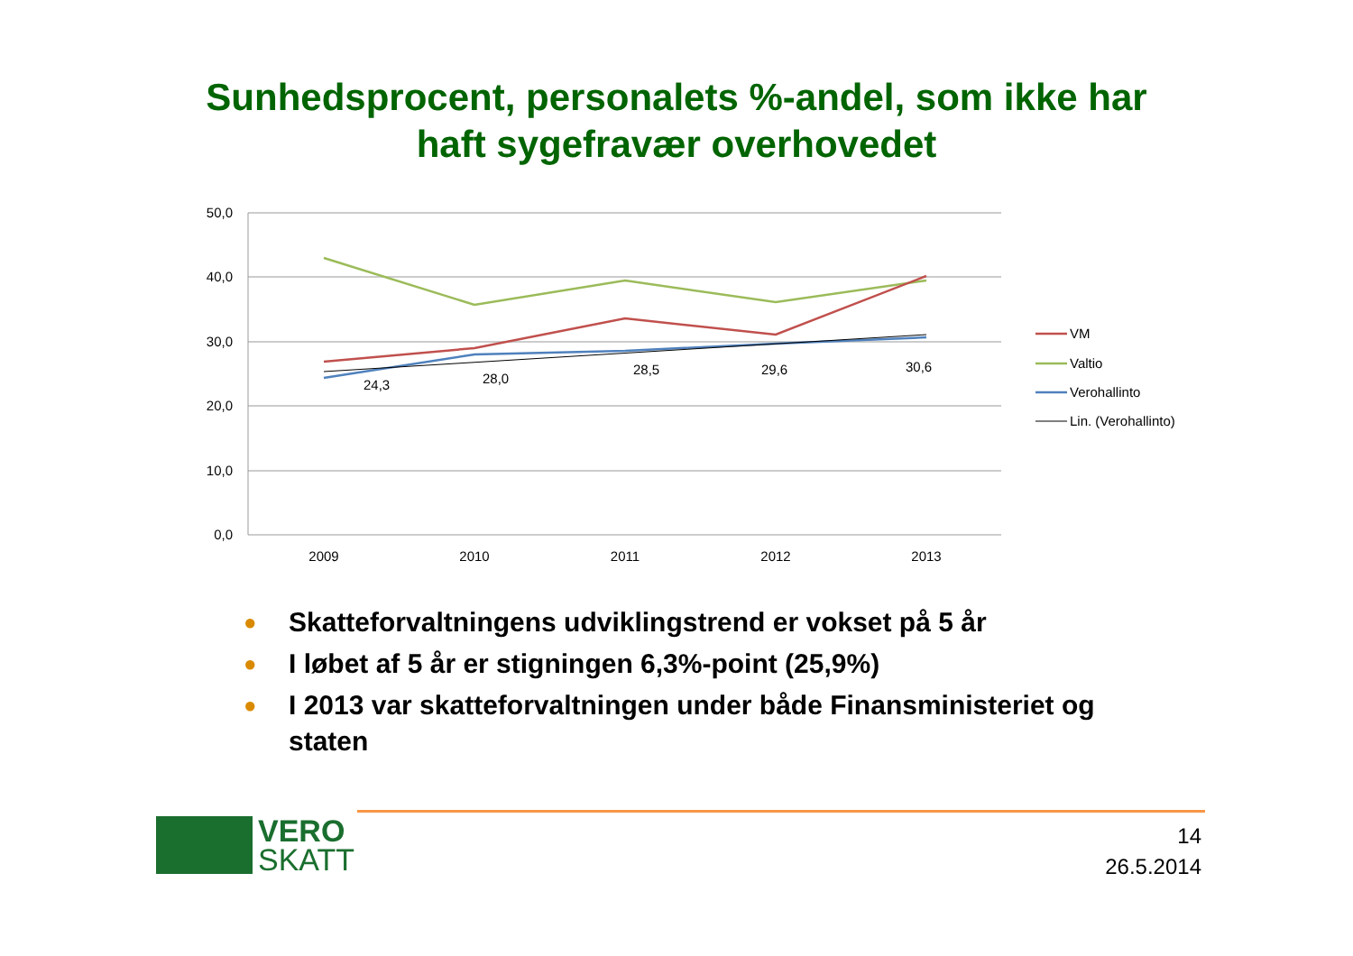Sunhedsprocent, personalets %-andel, som ikke har
haft sygefravær overhovedet
50,0
40,0
30,0
20,0
10,0
0,0
2009
2010
2011
2012
2013
24,3
28,0
28,5
29,6
30,6
VM
Valtio
Verohallinto
Lin. (Verohallinto)
● Skatteforvaltningens udviklingstrend er vokset på 5 år
● I løbet af 5 år er stigningen 6,3%-point (25,9%)
● I 2013 var skatteforvaltningen under både Finansministeriet og staten
VERO
SKATT
14
26.5.2014